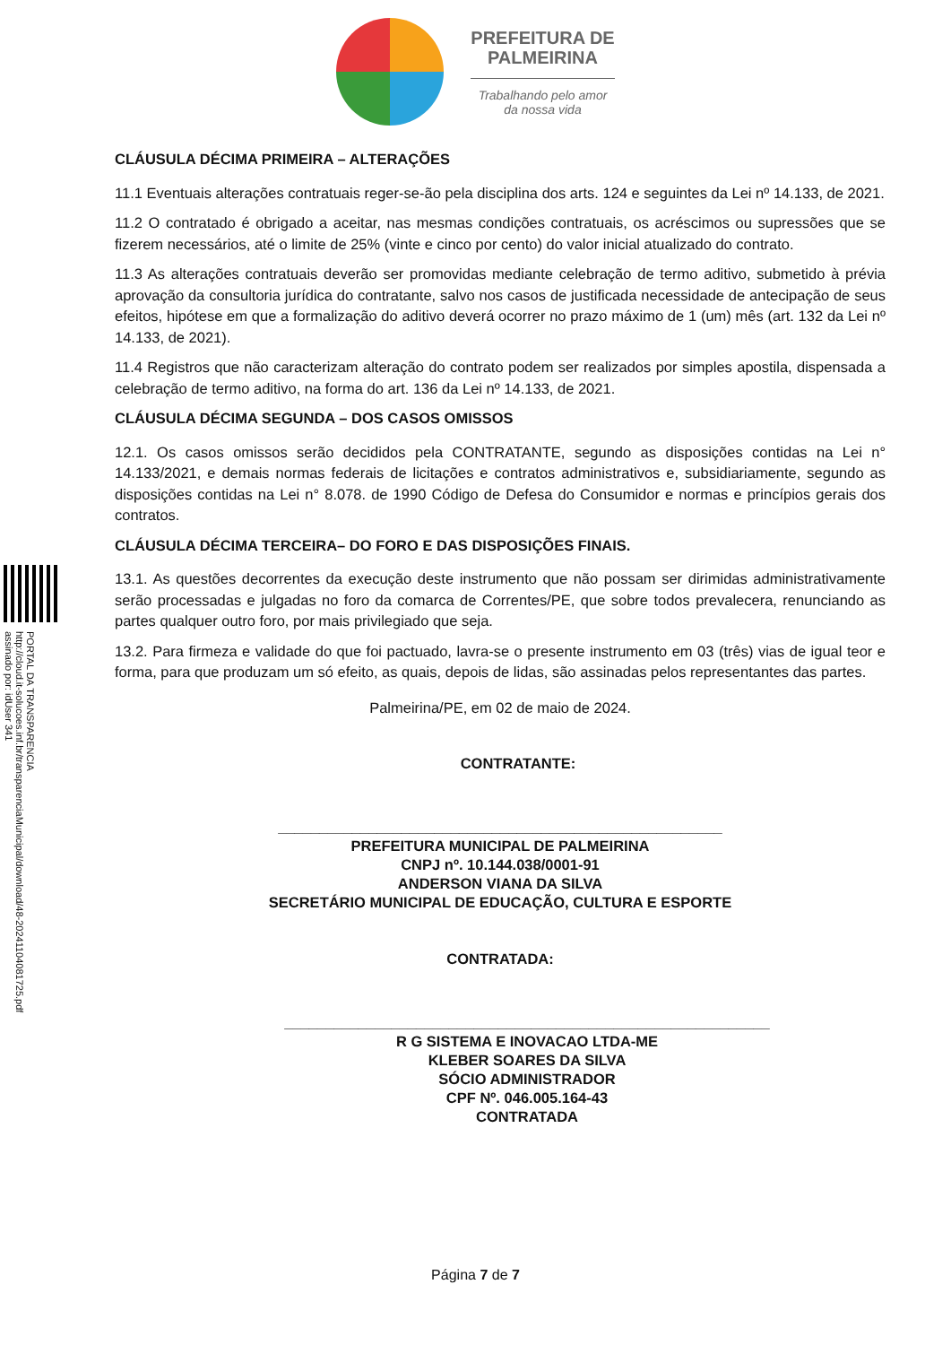PREFEITURA DE
PALMEIRINA
Trabalhando pelo amor
da nossa vida
PORTAL DA TRANSPARENCIA
http://cloud.it-solucoes.inf.br/transparenciaMunicipal/download/48-20241104081725.pdf
assinado por: idUser 341
CLÁUSULA DÉCIMA PRIMEIRA – ALTERAÇÕES
11.1 Eventuais alterações contratuais reger-se-ão pela disciplina dos arts. 124 e seguintes da Lei nº 14.133, de 2021.
11.2 O contratado é obrigado a aceitar, nas mesmas condições contratuais, os acréscimos ou supressões que se fizerem necessários, até o limite de 25% (vinte e cinco por cento) do valor inicial atualizado do contrato.
11.3 As alterações contratuais deverão ser promovidas mediante celebração de termo aditivo, submetido à prévia aprovação da consultoria jurídica do contratante, salvo nos casos de justificada necessidade de antecipação de seus efeitos, hipótese em que a formalização do aditivo deverá ocorrer no prazo máximo de 1 (um) mês (art. 132 da Lei nº 14.133, de 2021).
11.4 Registros que não caracterizam alteração do contrato podem ser realizados por simples apostila, dispensada a celebração de termo aditivo, na forma do art. 136 da Lei nº 14.133, de 2021.
CLÁUSULA DÉCIMA SEGUNDA – DOS CASOS OMISSOS
12.1. Os casos omissos serão decididos pela CONTRATANTE, segundo as disposições contidas na Lei n° 14.133/2021, e demais normas federais de licitações e contratos administrativos e, subsidiariamente, segundo as disposições contidas na Lei n° 8.078. de 1990 Código de Defesa do Consumidor e normas e princípios gerais dos contratos.
CLÁUSULA DÉCIMA TERCEIRA– DO FORO E DAS DISPOSIÇÕES FINAIS.
13.1. As questões decorrentes da execução deste instrumento que não possam ser dirimidas administrativamente serão processadas e julgadas no foro da comarca de Correntes/PE, que sobre todos prevalecera, renunciando as partes qualquer outro foro, por mais privilegiado que seja.
13.2. Para firmeza e validade do que foi pactuado, lavra-se o presente instrumento em 03 (três) vias de igual teor e forma, para que produzam um só efeito, as quais, depois de lidas, são assinadas pelos representantes das partes.
Palmeirina/PE, em 02 de maio de 2024.
CONTRATANTE:
______________________________________________________
PREFEITURA MUNICIPAL DE PALMEIRINA
CNPJ nº. 10.144.038/0001-91
ANDERSON VIANA DA SILVA
SECRETÁRIO MUNICIPAL DE EDUCAÇÃO, CULTURA E ESPORTE
CONTRATADA:
___________________________________________________________
R G SISTEMA E INOVACAO LTDA-ME
KLEBER SOARES DA SILVA
SÓCIO ADMINISTRADOR
CPF Nº. 046.005.164-43
CONTRATADA
Página 7 de 7